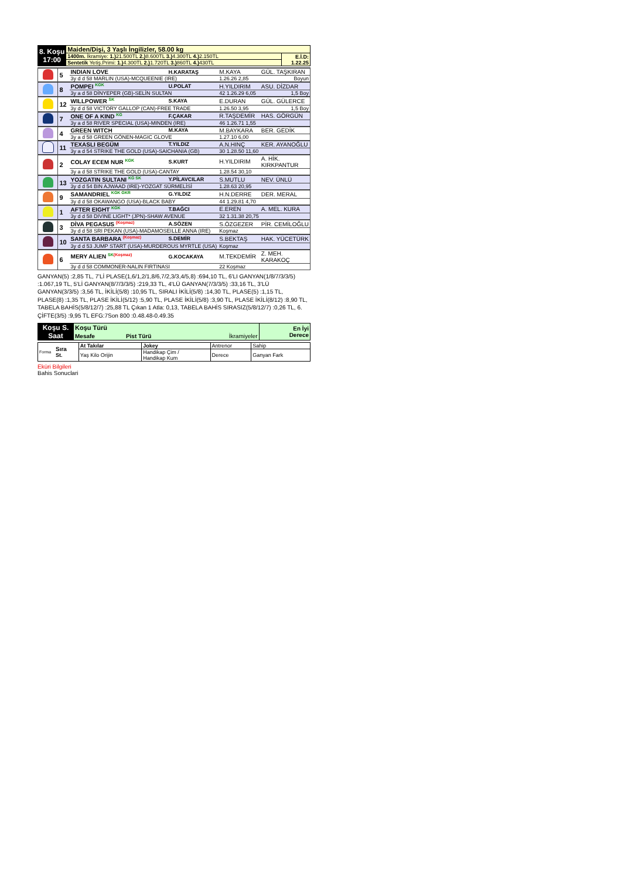| 8. Koşu 17:00 | Maiden/Dişi, 3 Yaşlı İngilizler, 58.00 kg | |
| | 1400m. İkramiye: 1.) 21.500TL 2.) 8.600TL 3.) 4.300TL 4.) 2.150TL | E.İ.D: 1.22.25 |
| | Sentetik Yetiş.Primi: 1.) 4.300TL 2.) 1.720TL 3.) 860TL 4.) 430TL | |
| | 5 | INDIAN LOVE | H.KARATAŞ | M.KAYA | GÜL. TAŞKIRAN |
| | | 3y d d 58 MARLIN (USA)-MCQUEENIE (IRE) | | 1.26.26 2,85 | Boyun |
| | 8 | POMPEI <sup>KGK</sup> | U.POLAT | H.YILDIRIM | ASU. DİZDAR |
| | | 3y a d 58 DİNYEPER (GB)-SELİN SULTAN | | 42 1.26.29 6,05 | 1,5 Boy |
| | 12 | WILLPOWER <sup>SK</sup> | S.KAYA | E.DURAN | GÜL. GÜLERCE |
| | | 3y d d 58 VICTORY GALLOP (CAN)-FREE TRADE | | 1.26.50 3,95 | 1,5 Boy |
| | 7 | ONE OF A KIND <sup>KG</sup> | F.ÇAKAR | R.TAŞDEMİR | HAS. GÖRGÜN |
| | | 3y a d 58 RIVER SPECIAL (USA)-MINDEN (IRE) | | 46 1.26.71 1,55 | |
| | 4 | GREEN WITCH | M.KAYA | M.BAYKARA | BER. GEDİK |
| | | 3y a d 58 GREEN GÖNEN-MAGIC GLOVE | | 1.27.10 6,00 | |
| | 11 | TEXASLI BEGÜM | T.YILDIZ | A.N.HINÇ | KER. AYANOĞLU |
| | | 3y a d 54 STRIKE THE GOLD (USA)-SAICHANIA (GB) | | 30 1.28.50 11,60 | |
| | 2 | COLAY ECEM NUR <sup>KGK</sup> | S.KURT | H.YILDIRIM | A. HİK. KIRKPANTUR |
| | | 3y a d 58 STRIKE THE GOLD (USA)-CANTAY | | 1.28.54 30,10 | |
| | 13 | YOZGATIN SULTANI <sup>KG SK</sup> | Y.PİLAVCILAR | S.MUTLU | NEV. ÜNLÜ |
| | | 3y d d 54 BIN AJWAAD (IRE)-YOZGAT SÜRMELİSİ | | 1.28.63 20,95 | |
| | 9 | SAMANDRIEL <sup>KGK GKR</sup> | G.YILDIZ | H.N.DERRE | DER. MERAL |
| | | 3y d d 58 OKAWANGO (USA)-BLACK BABY | | 44 1.29.81 4,70 | |
| | 1 | AFTER EIGHT <sup>KGK</sup> | T.BAĞCI | E.EREN | A. MEL. KURA |
| | | 3y d d 58 DIVINE LIGHT* (JPN)-SHAW AVENUE | | 32 1.31.38 20,75 | |
| | 3 | DİVA PEGASUS <sup>(Koşmaz)</sup> | A.SÖZEN | S.ÖZGEZER | PİR. CEMİLOĞLU |
| | | 3y d d 58 SRI PEKAN (USA)-MADAMOSEILLE ANNA (IRE) | | Koşmaz | |
| | 10 | SANTA BARBARA <sup>(Koşmaz)</sup> | S.DEMİR | S.BEKTAŞ | HAK. YÜCETÜRK |
| | | 3y d d 53 JUMP START (USA)-MURDEROUS MYRTLE (USA) | | Koşmaz | |
| | 6 | MERY ALIEN <sup>SK</sup><sup>(Koşmaz)</sup> | G.KOCAKAYA | M.TEKDEMİR | Z. MEH. KARAKOÇ |
| | | 3y d d 58 COMMONER-NALIN FIRTINASI | | 22 Koşmaz | |
GANYAN(5) :2,85 TL, 7'Lİ PLASE(1,6/1,2/1,8/6,7/2,3/3,4/5,8) :694,10 TL, 6'LI GANYAN(1/8/7/3/3/5) :1.067,19 TL, 5'Lİ GANYAN(8/7/3/3/5) :219,33 TL, 4'LÜ GANYAN(7/3/3/5) :33,16 TL, 3'LÜ GANYAN(3/3/5) :3,56 TL, İKİLİ(5/8) :10,95 TL, SIRALI İKİLİ(5/8) :14,30 TL, PLASE(5) :1,15 TL, PLASE(8) :1,35 TL, PLASE İKİLİ(5/12) :5,90 TL, PLASE İKİLİ(5/8) :3,90 TL, PLASE İKİLİ(8/12) :8,90 TL, TABELA BAHİS(5/8/12/7) :25,88 TL Çıkan 1 Atla: 0,13, TABELA BAHİS SIRASIZ(5/8/12/7) :0,26 TL, 6. ÇİFTE(3/5) :9,95 TL EFG:7Son 800 :0.48.48-0.49.35
| Koşu S. Saat | Koşu Türü | | | En İyi Derece |
| | Mesafe | Pist Türü | İkramiyeler | |
| Forma | Sıra St. | At Takılar | Jokey | Antrenor | Sahip |
| | | Yaş Kilo Orijin | Handikap Çim / Handikap Kum | Derece | Ganyan Fark |
Eküri Bilgileri
Bahis Sonuclari